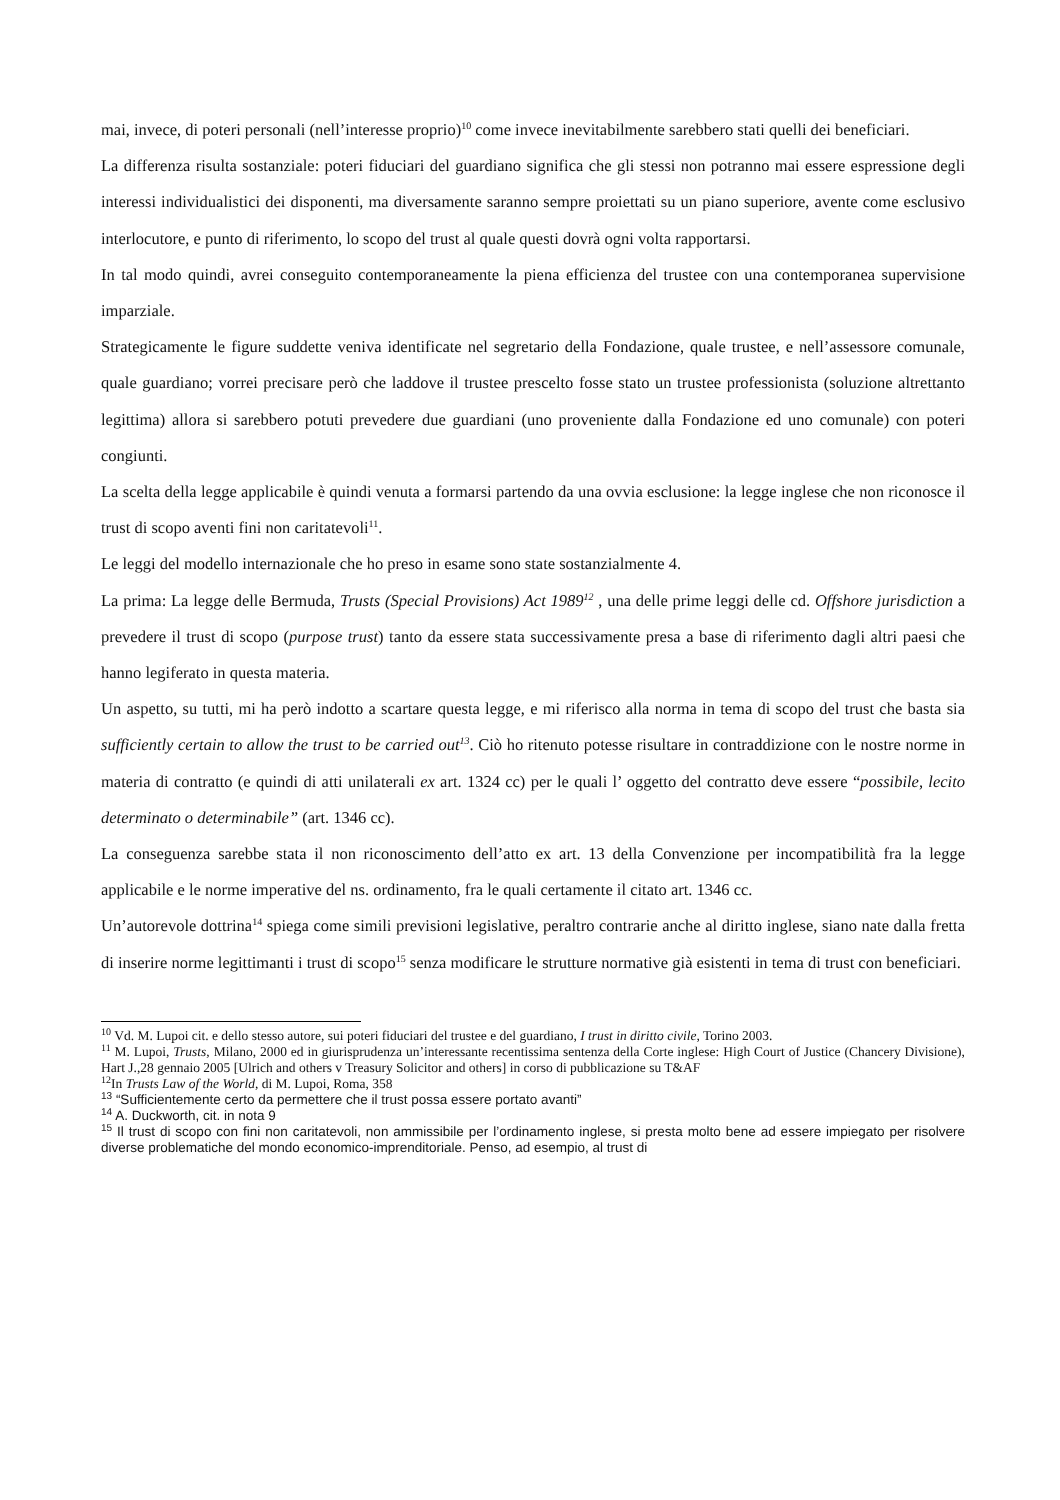mai, invece, di poteri personali (nell’interesse proprio)<sup>10</sup> come invece inevitabilmente sarebbero stati quelli dei beneficiari.
La differenza risulta sostanziale: poteri fiduciari del guardiano significa che gli stessi non potranno mai essere espressione degli interessi individualistici dei disponenti, ma diversamente saranno sempre proiettati su un piano superiore, avente come esclusivo interlocutore, e punto di riferimento, lo scopo del trust al quale questi dovrà ogni volta rapportarsi.
In tal modo quindi, avrei conseguito contemporaneamente la piena efficienza del trustee con una contemporanea supervisione imparziale.
Strategicamente le figure suddette veniva identificate nel segretario della Fondazione, quale trustee, e nell’assessore comunale, quale guardiano; vorrei precisare però che laddove il trustee prescelto fosse stato un trustee professionista (soluzione altrettanto legittima) allora si sarebbero potuti prevedere due guardiani (uno proveniente dalla Fondazione ed uno comunale) con poteri congiunti.
La scelta della legge applicabile è quindi venuta a formarsi partendo da una ovvia esclusione: la legge inglese che non riconosce il trust di scopo aventi fini non caritatevoli<sup>11</sup>.
Le leggi del modello internazionale che ho preso in esame sono state sostanzialmente 4.
La prima: La legge delle Bermuda, Trusts (Special Provisions) Act 1989<sup>12</sup> , una delle prime leggi delle cd. Offshore jurisdiction a prevedere il trust di scopo (purpose trust) tanto da essere stata successivamente presa a base di riferimento dagli altri paesi che hanno legiferato in questa materia.
Un aspetto, su tutti, mi ha però indotto a scartare questa legge, e mi riferisco alla norma in tema di scopo del trust che basta sia sufficiently certain to allow the trust to be carried out<sup>13</sup>. Ciò ho ritenuto potesse risultare in contraddizione con le nostre norme in materia di contratto (e quindi di atti unilaterali ex art. 1324 cc) per le quali l’ oggetto del contratto deve essere “possibile, lecito determinato o determinabile” (art. 1346 cc).
La conseguenza sarebbe stata il non riconoscimento dell’atto ex art. 13 della Convenzione per incompatibilità fra la legge applicabile e le norme imperative del ns. ordinamento, fra le quali certamente il citato art. 1346 cc.
Un’autorevole dottrina<sup>14</sup> spiega come simili previsioni legislative, peraltro contrarie anche al diritto inglese, siano nate dalla fretta di inserire norme legittimanti i trust di scopo<sup>15</sup> senza modificare le strutture normative già esistenti in tema di trust con beneficiari.
<sup>10</sup> Vd. M. Lupoi cit. e dello stesso autore, sui poteri fiduciari del trustee e del guardiano, I trust in diritto civile, Torino 2003.
<sup>11</sup> M. Lupoi, Trusts, Milano, 2000 ed in giurisprudenza un’interessante recentissima sentenza della Corte inglese: High Court of Justice (Chancery Divisione), Hart J.,28 gennaio 2005 [Ulrich and others v Treasury Solicitor and others] in corso di pubblicazione su T&AF
<sup>12</sup> In Trusts Law of the World, di M. Lupoi, Roma, 358
<sup>13</sup> “Sufficientemente certo da permettere che il trust possa essere portato avanti”
<sup>14</sup> A. Duckworth, cit. in nota 9
<sup>15</sup> Il trust di scopo con fini non caritatevoli, non ammissibile per l’ordinamento inglese, si presta molto bene ad essere impiegato per risolvere diverse problematiche del mondo economico-imprenditoriale. Penso, ad esempio, al trust di